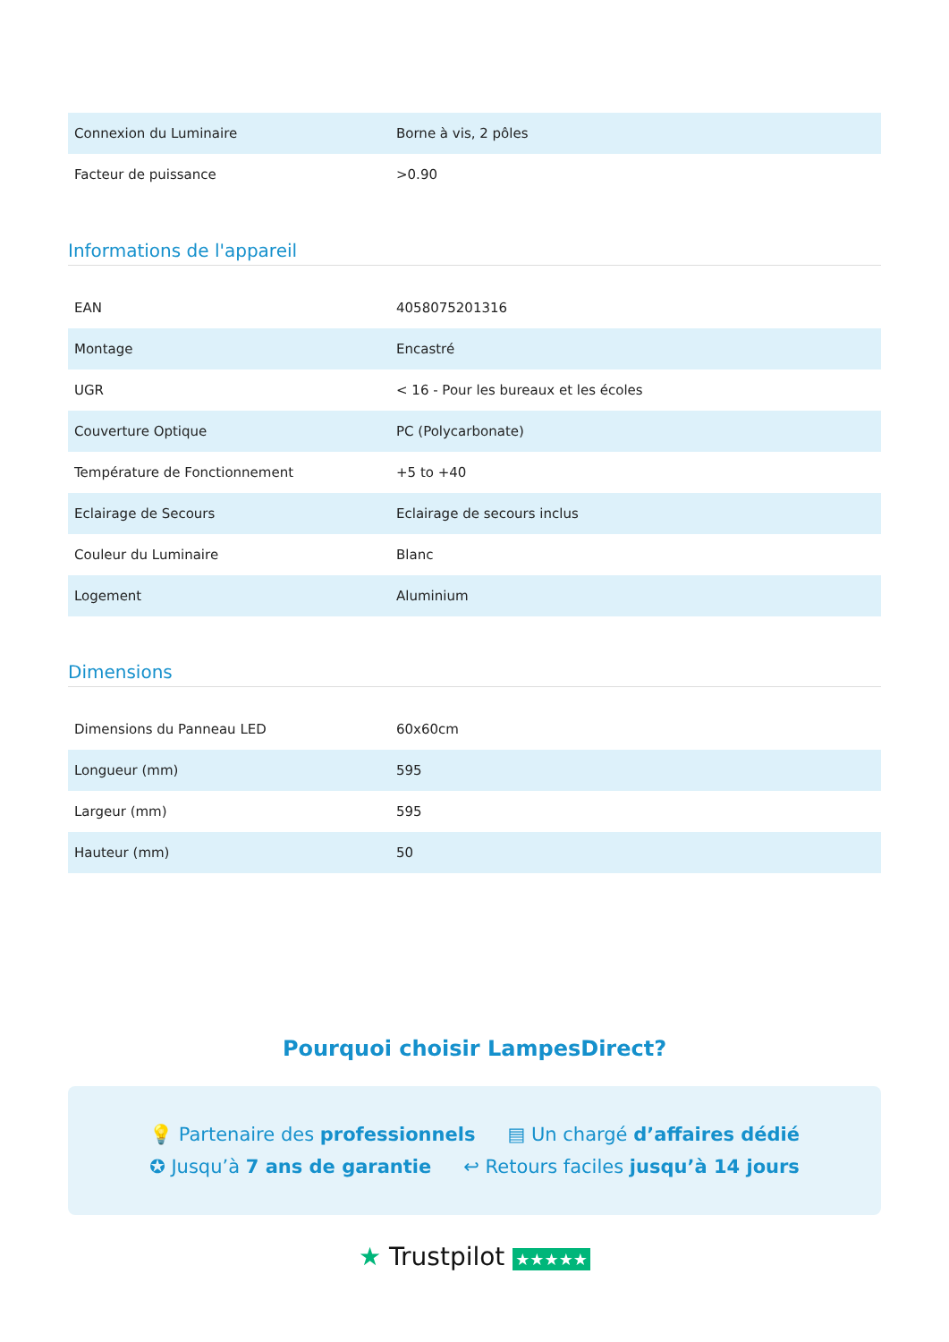| Connexion du Luminaire | Borne à vis, 2 pôles |
| Facteur de puissance | >0.90 |
Informations de l'appareil
| EAN | 4058075201316 |
| Montage | Encastré |
| UGR | < 16 - Pour les bureaux et les écoles |
| Couverture Optique | PC (Polycarbonate) |
| Température de Fonctionnement | +5 to +40 |
| Eclairage de Secours | Eclairage de secours inclus |
| Couleur du Luminaire | Blanc |
| Logement | Aluminium |
Dimensions
| Dimensions du Panneau LED | 60x60cm |
| Longueur (mm) | 595 |
| Largeur (mm) | 595 |
| Hauteur (mm) | 50 |
Pourquoi choisir LampesDirect?
💡 Partenaire des professionnels ▤ Un chargé d’affaires dédié
✪ Jusqu’à 7 ans de garantie ↩ Retours faciles jusqu’à 14 jours
★ Trustpilot ★★★★★